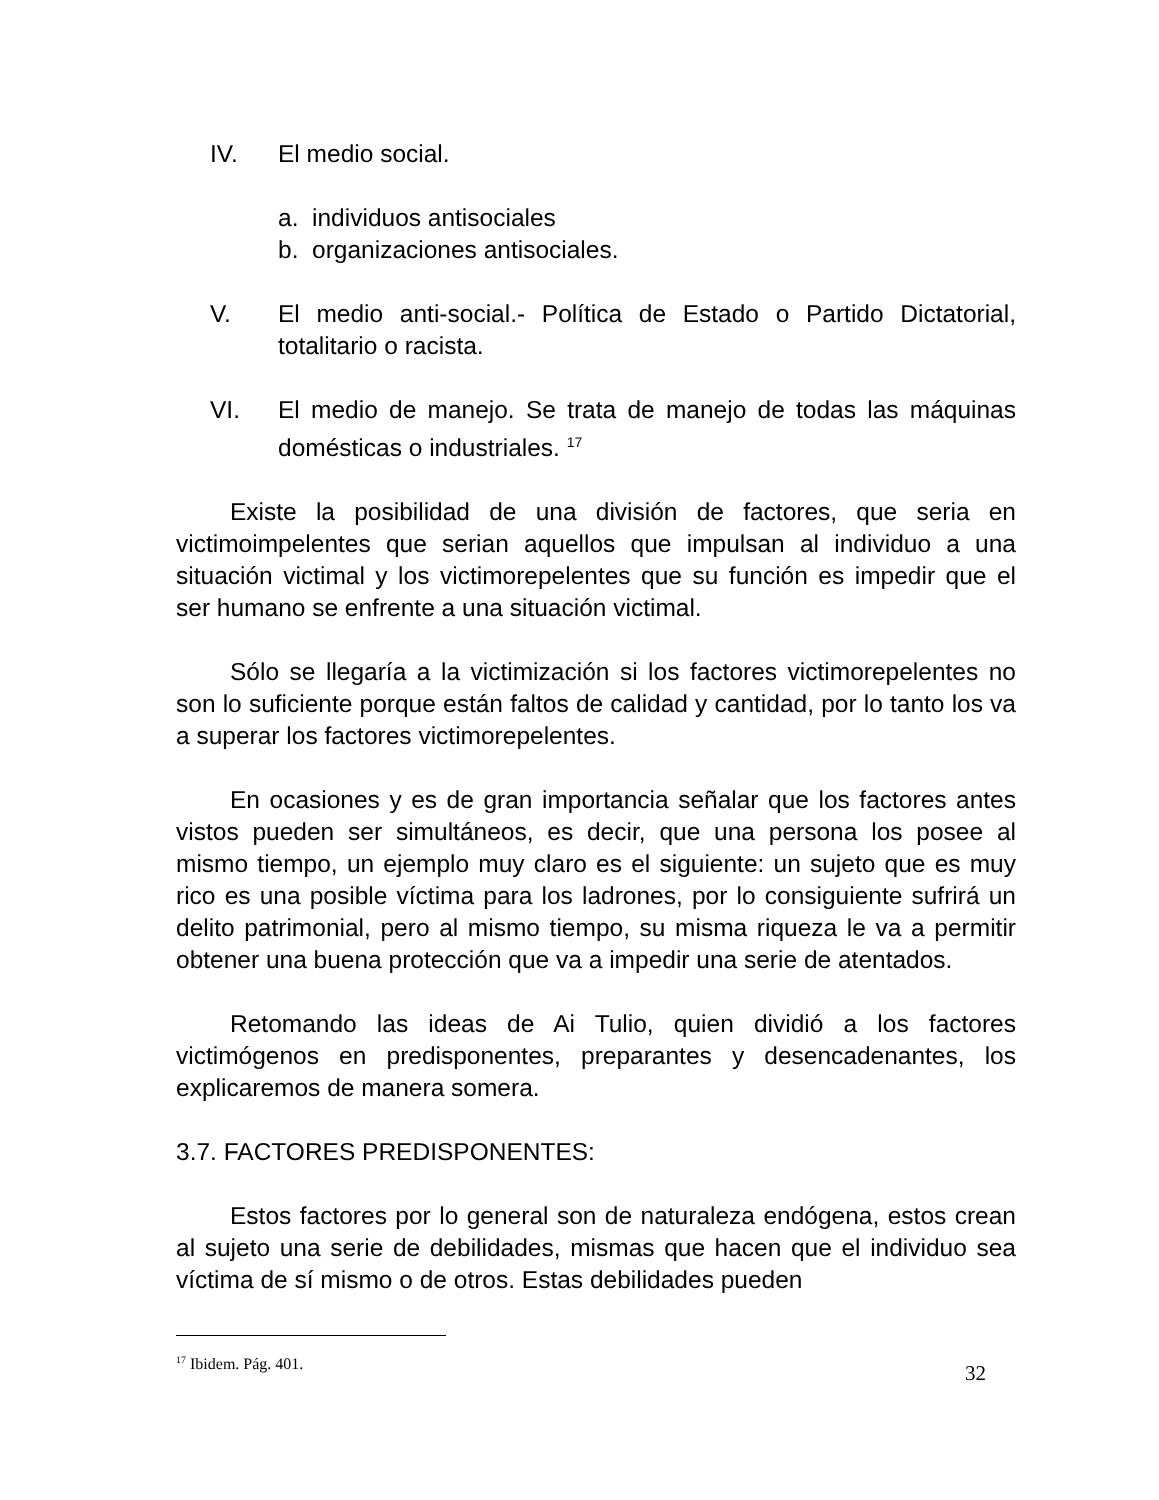IV. El medio social.
a. individuos antisociales
b. organizaciones antisociales.
V. El medio anti-social.- Política de Estado o Partido Dictatorial, totalitario o racista.
VI. El medio de manejo. Se trata de manejo de todas las máquinas domésticas o industriales. <sup>17</sup>
Existe la posibilidad de una división de factores, que seria en victimoimpelentes que serian aquellos que impulsan al individuo a una situación victimal y los victimorepelentes que su función es impedir que el ser humano se enfrente a una situación victimal.
Sólo se llegaría a la victimización si los factores victimorepelentes no son lo suficiente porque están faltos de calidad y cantidad, por lo tanto los va a superar los factores victimorepelentes.
En ocasiones y es de gran importancia señalar que los factores antes vistos pueden ser simultáneos, es decir, que una persona los posee al mismo tiempo, un ejemplo muy claro es el siguiente: un sujeto que es muy rico es una posible víctima para los ladrones, por lo consiguiente sufrirá un delito patrimonial, pero al mismo tiempo, su misma riqueza le va a permitir obtener una buena protección que va a impedir una serie de atentados.
Retomando las ideas de Ai Tulio, quien dividió a los factores victimógenos en predisponentes, preparantes y desencadenantes, los explicaremos de manera somera.
3.7. FACTORES PREDISPONENTES:
Estos factores por lo general son de naturaleza endógena, estos crean al sujeto una serie de debilidades, mismas que hacen que el individuo sea víctima de sí mismo o de otros. Estas debilidades pueden
<sup>17</sup> Ibidem. Pág. 401.
32